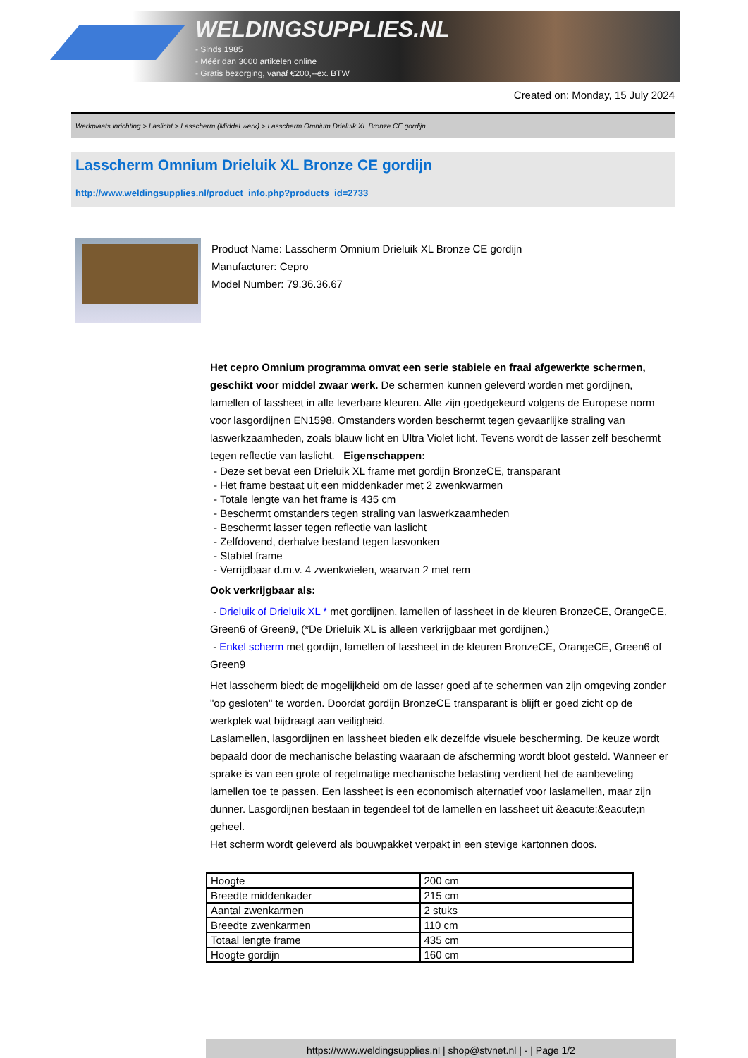WELDINGSUPPLIES.NL
- Sinds 1985
- Méér dan 3000 artikelen online
- Gratis bezorging, vanaf €200,--ex. BTW
Created on: Monday, 15 July 2024
Werkplaats inrichting > Laslicht > Lasscherm (Middel werk) > Lasscherm Omnium Drieluik XL Bronze CE gordijn
Lasscherm Omnium Drieluik XL Bronze CE gordijn
http://www.weldingsupplies.nl/product_info.php?products_id=2733
Product Name: Lasscherm Omnium Drieluik XL Bronze CE gordijn
Manufacturer: Cepro
Model Number: 79.36.36.67
Het cepro Omnium programma omvat een serie stabiele en fraai afgewerkte schermen, geschikt voor middel zwaar werk. De schermen kunnen geleverd worden met gordijnen, lamellen of lassheet in alle leverbare kleuren. Alle zijn goedgekeurd volgens de Europese norm voor lasgordijnen EN1598. Omstanders worden beschermt tegen gevaarlijke straling van laswerkzaamheden, zoals blauw licht en Ultra Violet licht. Tevens wordt de lasser zelf beschermt tegen reflectie van laslicht. Eigenschappen:
- Deze set bevat een Drieluik XL frame met gordijn BronzeCE, transparant
- Het frame bestaat uit een middenkader met 2 zwenkwarmen
- Totale lengte van het frame is 435 cm
- Beschermt omstanders tegen straling van laswerkzaamheden
- Beschermt lasser tegen reflectie van laslicht
- Zelfdovend, derhalve bestand tegen lasvonken
- Stabiel frame
- Verrijdbaar d.m.v. 4 zwenkwielen, waarvan 2 met rem
Ook verkrijgbaar als:
- Drieluik of Drieluik XL * met gordijnen, lamellen of lassheet in de kleuren BronzeCE, OrangeCE, Green6 of Green9, (*De Drieluik XL is alleen verkrijgbaar met gordijnen.)
- Enkel scherm met gordijn, lamellen of lassheet in de kleuren BronzeCE, OrangeCE, Green6 of Green9
Het lasscherm biedt de mogelijkheid om de lasser goed af te schermen van zijn omgeving zonder "op gesloten" te worden. Doordat gordijn BronzeCE transparant is blijft er goed zicht op de werkplek wat bijdraagt aan veiligheid.
Laslamellen, lasgordijnen en lassheet bieden elk dezelfde visuele bescherming. De keuze wordt bepaald door de mechanische belasting waaraan de afscherming wordt bloot gesteld. Wanneer er sprake is van een grote of regelmatige mechanische belasting verdient het de aanbeveling lamellen toe te passen. Een lassheet is een economisch alternatief voor laslamellen, maar zijn dunner. Lasgordijnen bestaan in tegendeel tot de lamellen en lassheet uit &eacute;&eacute;n geheel.
Het scherm wordt geleverd als bouwpakket verpakt in een stevige kartonnen doos.
| Hoogte | 200 cm |
| Breedte middenkader | 215 cm |
| Aantal zwenkarmen | 2 stuks |
| Breedte zwenkarmen | 110 cm |
| Totaal lengte frame | 435 cm |
| Hoogte gordijn | 160 cm |
https://www.weldingsupplies.nl | shop@stvnet.nl | - | Page 1/2